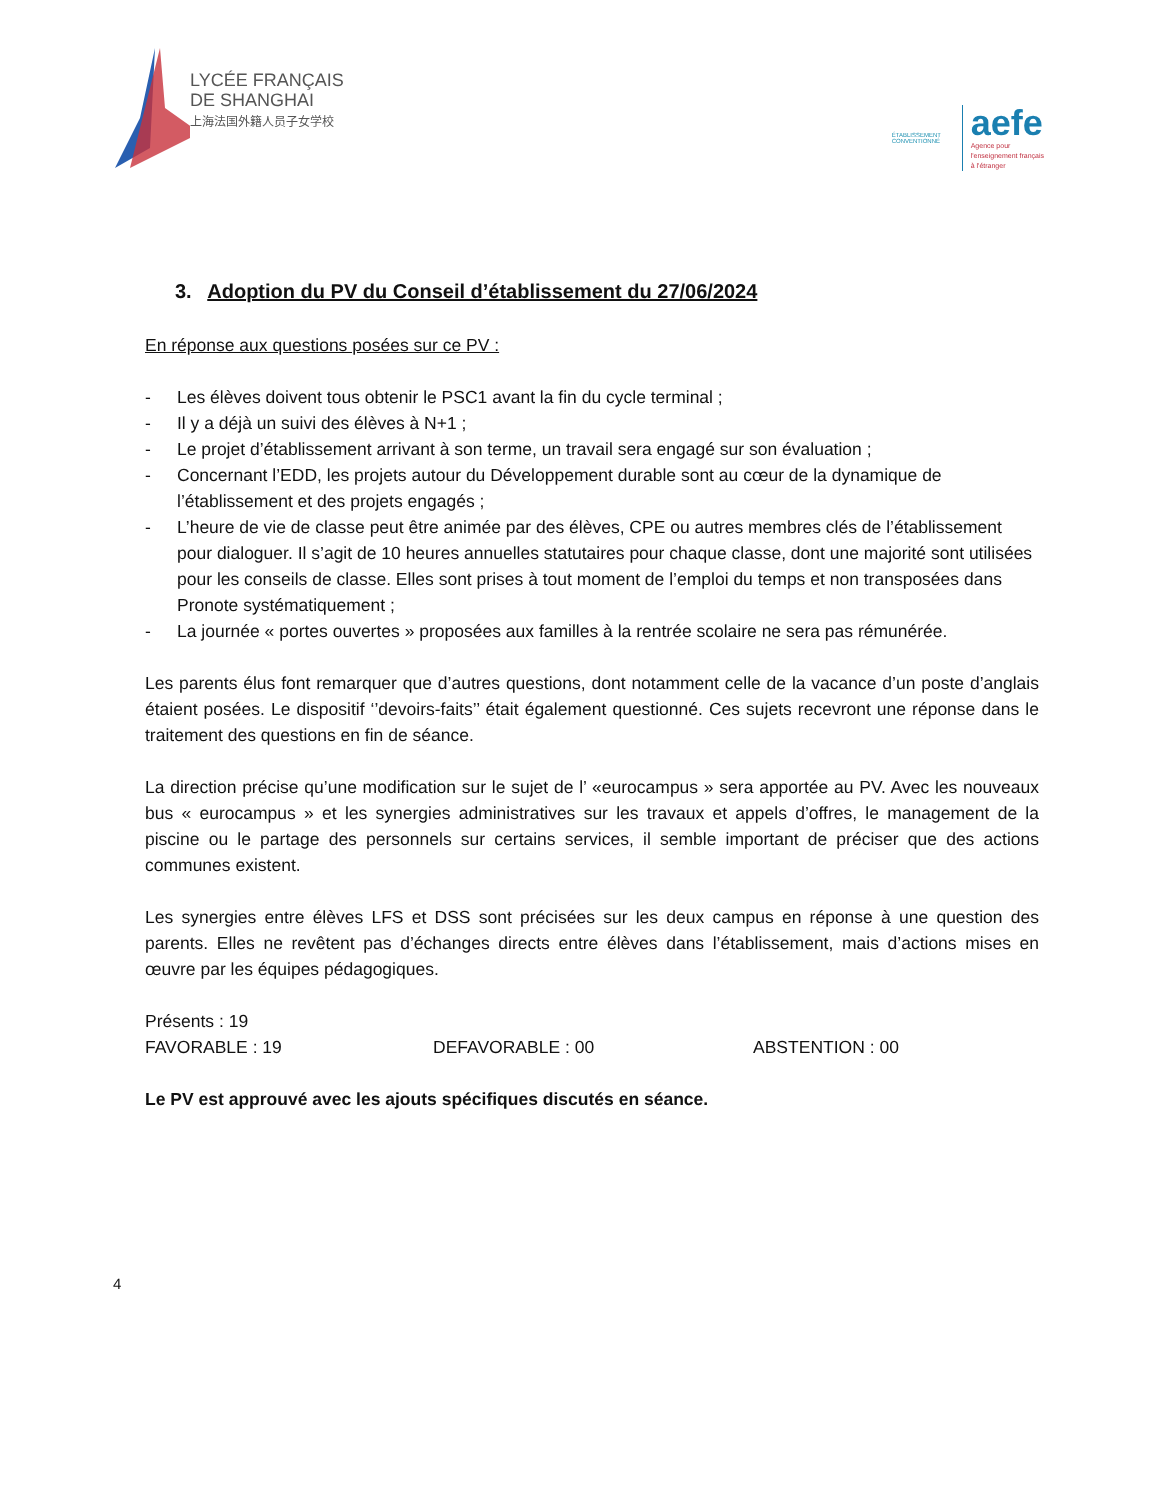LYCÉE FRANÇAIS
DE SHANGHAI
上海法国外籍人员子女学校
ÉTABLISSEMENT CONVENTIONNÉ
aefe
Agence pour
l'enseignement français
à l'étranger
3. Adoption du PV du Conseil d’établissement du 27/06/2024
En réponse aux questions posées sur ce PV :
- Les élèves doivent tous obtenir le PSC1 avant la fin du cycle terminal ;
- Il y a déjà un suivi des élèves à N+1 ;
- Le projet d’établissement arrivant à son terme, un travail sera engagé sur son évaluation ;
- Concernant l’EDD, les projets autour du Développement durable sont au cœur de la dynamique de l’établissement et des projets engagés ;
- L’heure de vie de classe peut être animée par des élèves, CPE ou autres membres clés de l’établissement pour dialoguer. Il s’agit de 10 heures annuelles statutaires pour chaque classe, dont une majorité sont utilisées pour les conseils de classe. Elles sont prises à tout moment de l’emploi du temps et non transposées dans Pronote systématiquement ;
- La journée « portes ouvertes » proposées aux familles à la rentrée scolaire ne sera pas rémunérée.
Les parents élus font remarquer que d’autres questions, dont notamment celle de la vacance d’un poste d’anglais étaient posées. Le dispositif ‘’devoirs-faits’’ était également questionné. Ces sujets recevront une réponse dans le traitement des questions en fin de séance.
La direction précise qu’une modification sur le sujet de l’ «eurocampus » sera apportée au PV. Avec les nouveaux bus « eurocampus » et les synergies administratives sur les travaux et appels d’offres, le management de la piscine ou le partage des personnels sur certains services, il semble important de préciser que des actions communes existent.
Les synergies entre élèves LFS et DSS sont précisées sur les deux campus en réponse à une question des parents. Elles ne revêtent pas d’échanges directs entre élèves dans l’établissement, mais d’actions mises en œuvre par les équipes pédagogiques.
Présents : 19
FAVORABLE : 19 DEFAVORABLE : 00 ABSTENTION : 00
Le PV est approuvé avec les ajouts spécifiques discutés en séance.
4